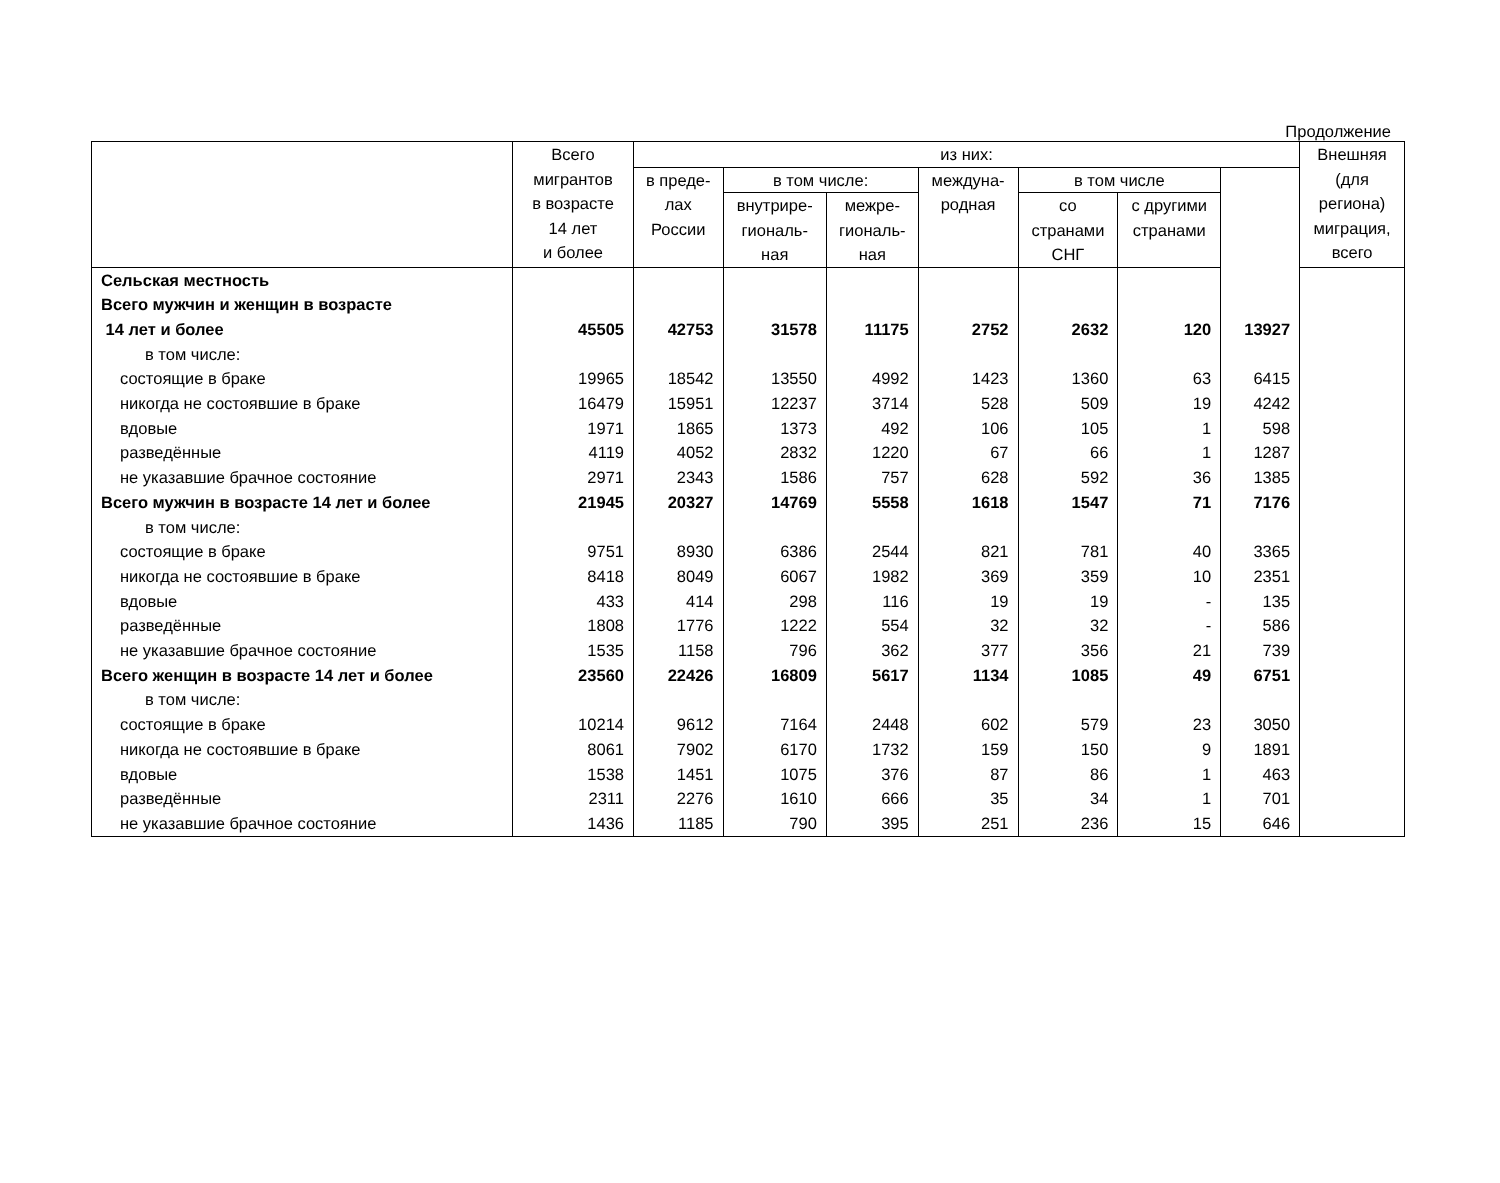Продолжение
| | Всего мигрантов в возрасте 14 лет и более | из них: | | | | | | | Внешняя (для региона) миграция, всего |
| --- | --- | --- | --- | --- | --- | --- | --- | --- | --- |
| | | в преде- лах России | в том числе: | | междуна- родная | в том числе | | | |
| | | | внутрире- гиональ- ная | межре- гиональ- ная | | со странами СНГ | с другими странами | | |
| Сельская местность | | | | | | | | | |
| Всего мужчин и женщин в возрасте | | | | | | | | | |
| 14 лет и более | 45505 | 42753 | 31578 | 11175 | 2752 | 2632 | 120 | 13927 | |
| в том числе: | | | | | | | | | |
| состоящие в браке | 19965 | 18542 | 13550 | 4992 | 1423 | 1360 | 63 | 6415 | |
| никогда не состоявшие в браке | 16479 | 15951 | 12237 | 3714 | 528 | 509 | 19 | 4242 | |
| вдовые | 1971 | 1865 | 1373 | 492 | 106 | 105 | 1 | 598 | |
| разведённые | 4119 | 4052 | 2832 | 1220 | 67 | 66 | 1 | 1287 | |
| не указавшие брачное состояние | 2971 | 2343 | 1586 | 757 | 628 | 592 | 36 | 1385 | |
| Всего мужчин в возрасте 14 лет и более | 21945 | 20327 | 14769 | 5558 | 1618 | 1547 | 71 | 7176 | |
| в том числе: | | | | | | | | | |
| состоящие в браке | 9751 | 8930 | 6386 | 2544 | 821 | 781 | 40 | 3365 | |
| никогда не состоявшие в браке | 8418 | 8049 | 6067 | 1982 | 369 | 359 | 10 | 2351 | |
| вдовые | 433 | 414 | 298 | 116 | 19 | 19 | - | 135 | |
| разведённые | 1808 | 1776 | 1222 | 554 | 32 | 32 | - | 586 | |
| не указавшие брачное состояние | 1535 | 1158 | 796 | 362 | 377 | 356 | 21 | 739 | |
| Всего женщин в возрасте 14 лет и более | 23560 | 22426 | 16809 | 5617 | 1134 | 1085 | 49 | 6751 | |
| в том числе: | | | | | | | | | |
| состоящие в браке | 10214 | 9612 | 7164 | 2448 | 602 | 579 | 23 | 3050 | |
| никогда не состоявшие в браке | 8061 | 7902 | 6170 | 1732 | 159 | 150 | 9 | 1891 | |
| вдовые | 1538 | 1451 | 1075 | 376 | 87 | 86 | 1 | 463 | |
| разведённые | 2311 | 2276 | 1610 | 666 | 35 | 34 | 1 | 701 | |
| не указавшие брачное состояние | 1436 | 1185 | 790 | 395 | 251 | 236 | 15 | 646 | |